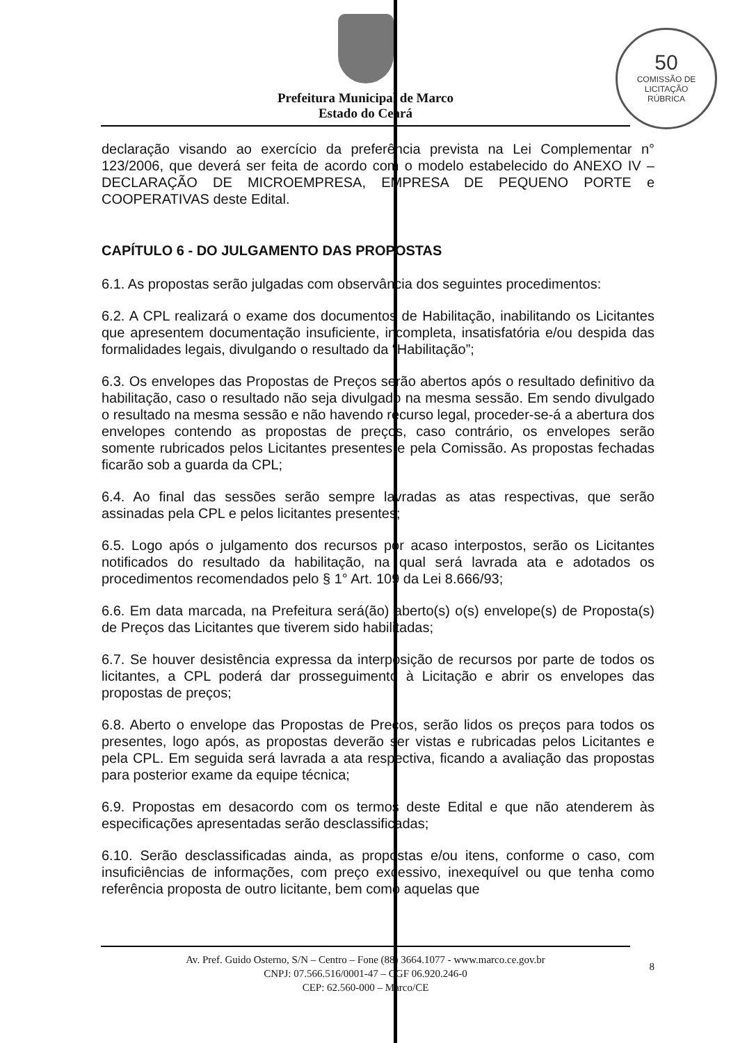50
COMISSÃO DE LICITAÇÃO
RÚBRICA
Prefeitura Municipal de Marco
Estado do Ceará
declaração visando ao exercício da preferência prevista na Lei Complementar n° 123/2006, que deverá ser feita de acordo com o modelo estabelecido do ANEXO IV – DECLARAÇÃO DE MICROEMPRESA, EMPRESA DE PEQUENO PORTE e COOPERATIVAS deste Edital.
CAPÍTULO 6 - DO JULGAMENTO DAS PROPOSTAS
6.1. As propostas serão julgadas com observância dos seguintes procedimentos:
6.2. A CPL realizará o exame dos documentos de Habilitação, inabilitando os Licitantes que apresentem documentação insuficiente, incompleta, insatisfatória e/ou despida das formalidades legais, divulgando o resultado da “Habilitação”;
6.3. Os envelopes das Propostas de Preços serão abertos após o resultado definitivo da habilitação, caso o resultado não seja divulgado na mesma sessão. Em sendo divulgado o resultado na mesma sessão e não havendo recurso legal, proceder-se-á a abertura dos envelopes contendo as propostas de preços, caso contrário, os envelopes serão somente rubricados pelos Licitantes presentes e pela Comissão. As propostas fechadas ficarão sob a guarda da CPL;
6.4. Ao final das sessões serão sempre lavradas as atas respectivas, que serão assinadas pela CPL e pelos licitantes presentes;
6.5. Logo após o julgamento dos recursos por acaso interpostos, serão os Licitantes notificados do resultado da habilitação, na qual será lavrada ata e adotados os procedimentos recomendados pelo § 1° Art. 109 da Lei 8.666/93;
6.6. Em data marcada, na Prefeitura será(ão) aberto(s) o(s) envelope(s) de Proposta(s) de Preços das Licitantes que tiverem sido habilitadas;
6.7. Se houver desistência expressa da interposição de recursos por parte de todos os licitantes, a CPL poderá dar prosseguimento à Licitação e abrir os envelopes das propostas de preços;
6.8. Aberto o envelope das Propostas de Preços, serão lidos os preços para todos os presentes, logo após, as propostas deverão ser vistas e rubricadas pelos Licitantes e pela CPL. Em seguida será lavrada a ata respectiva, ficando a avaliação das propostas para posterior exame da equipe técnica;
6.9. Propostas em desacordo com os termos deste Edital e que não atenderem às especificações apresentadas serão desclassificadas;
6.10. Serão desclassificadas ainda, as propostas e/ou itens, conforme o caso, com insuficiências de informações, com preço excessivo, inexequível ou que tenha como referência proposta de outro licitante, bem como aquelas que
Av. Pref. Guido Osterno, S/N – Centro – Fone (88) 3664.1077 - www.marco.ce.gov.br
CNPJ: 07.566.516/0001-47 – CGF 06.920.246-0
CEP: 62.560-000 – Marco/CE
8